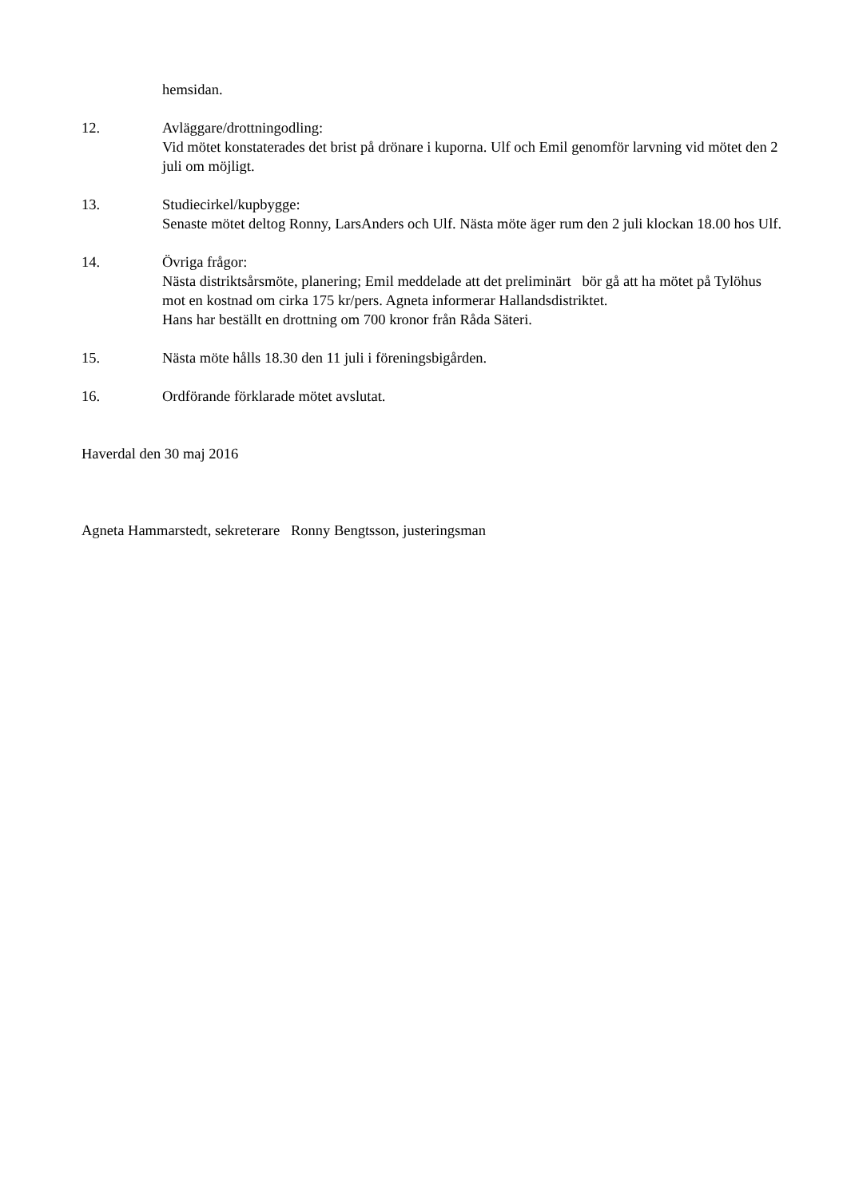hemsidan.
12. Avläggare/drottningodling:
Vid mötet konstaterades det brist på drönare i kuporna. Ulf och Emil genomför larvning vid mötet den 2 juli om möjligt.
13. Studiecirkel/kupbygge:
Senaste mötet deltog Ronny, LarsAnders och Ulf. Nästa möte äger rum den 2 juli klockan 18.00 hos Ulf.
14. Övriga frågor:
Nästa distriktsårsmöte, planering; Emil meddelade att det preliminärt bör gå att ha mötet på Tylöhus mot en kostnad om cirka 175 kr/pers. Agneta informerar Hallandsdistriktet.
Hans har beställt en drottning om 700 kronor från Råda Säteri.
15. Nästa möte hålls 18.30 den 11 juli i föreningsbigården.
16. Ordförande förklarade mötet avslutat.
Haverdal den 30 maj 2016
Agneta Hammarstedt, sekreterare Ronny Bengtsson, justeringsman